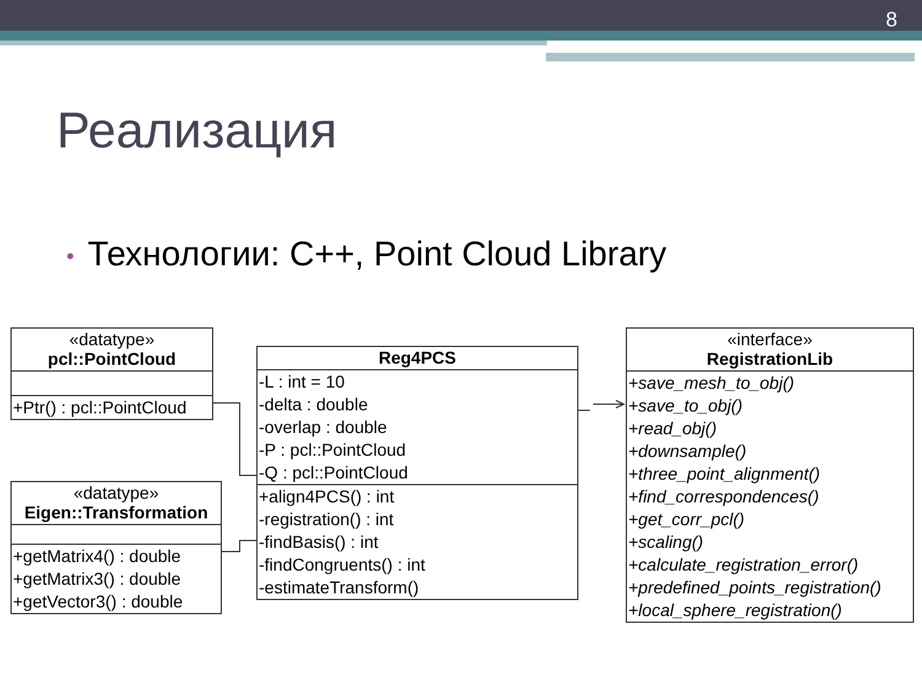8
Реализация
• Технологии: C++, Point Cloud Library
«datatype»
pcl::PointCloud
+Ptr() : pcl::PointCloud
«datatype»
Eigen::Transformation
+getMatrix4() : double
+getMatrix3() : double
+getVector3() : double
Reg4PCS
-L : int = 10
-delta : double
-overlap : double
-P : pcl::PointCloud
-Q : pcl::PointCloud
+align4PCS() : int
-registration() : int
-findBasis() : int
-findCongruents() : int
-estimateTransform()
«interface»
RegistrationLib
+save_mesh_to_obj()
+save_to_obj()
+read_obj()
+downsample()
+three_point_alignment()
+find_correspondences()
+get_corr_pcl()
+scaling()
+calculate_registration_error()
+predefined_points_registration()
+local_sphere_registration()